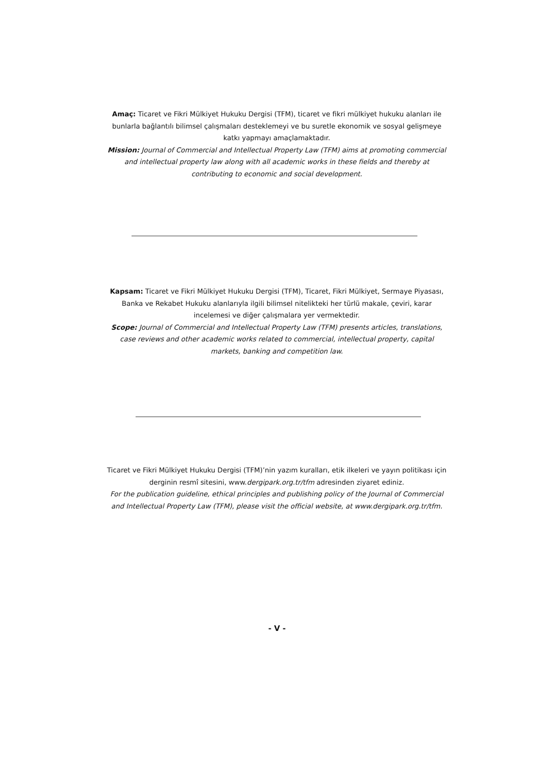Amaç: Ticaret ve Fikri Mülkiyet Hukuku Dergisi (TFM), ticaret ve fikri mülkiyet hukuku alanları ile bunlarla bağlantılı bilimsel çalışmaları desteklemeyi ve bu suretle ekonomik ve sosyal gelişmeye katkı yapmayı amaçlamaktadır.
Mission: Journal of Commercial and Intellectual Property Law (TFM) aims at promoting commercial and intellectual property law along with all academic works in these fields and thereby at contributing to economic and social development.
Kapsam: Ticaret ve Fikri Mülkiyet Hukuku Dergisi (TFM), Ticaret, Fikri Mülkiyet, Sermaye Piyasası, Banka ve Rekabet Hukuku alanlarıyla ilgili bilimsel nitelikteki her türlü makale, çeviri, karar incelemesi ve diğer çalışmalara yer vermektedir.
Scope: Journal of Commercial and Intellectual Property Law (TFM) presents articles, translations, case reviews and other academic works related to commercial, intellectual property, capital markets, banking and competition law.
Ticaret ve Fikri Mülkiyet Hukuku Dergisi (TFM)’nin yazım kuralları, etik ilkeleri ve yayın politikası için derginin resmî sitesini, www.dergipark.org.tr/tfm adresinden ziyaret ediniz.
For the publication guideline, ethical principles and publishing policy of the Journal of Commercial and Intellectual Property Law (TFM), please visit the official website, at www.dergipark.org.tr/tfm.
- V -